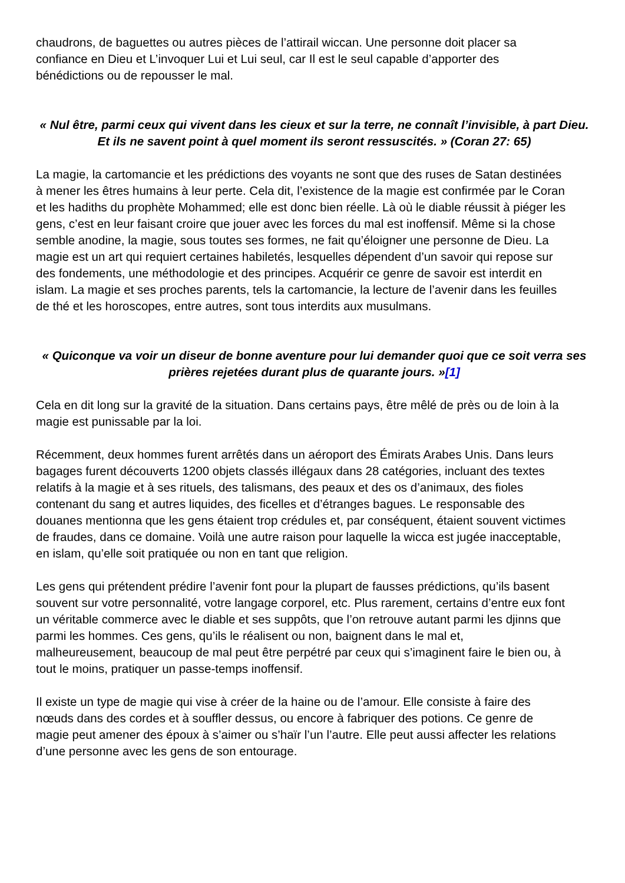chaudrons, de baguettes ou autres pièces de l’attirail wiccan. Une personne doit placer sa confiance en Dieu et L’invoquer Lui et Lui seul, car Il est le seul capable d’apporter des bénédictions ou de repousser le mal.
« Nul être, parmi ceux qui vivent dans les cieux et sur la terre, ne connaît l’invisible, à part Dieu. Et ils ne savent point à quel moment ils seront ressuscités. » (Coran 27: 65)
La magie, la cartomancie et les prédictions des voyants ne sont que des ruses de Satan destinées à mener les êtres humains à leur perte. Cela dit, l’existence de la magie est confirmée par le Coran et les hadiths du prophète Mohammed; elle est donc bien réelle. Là où le diable réussit à piéger les gens, c’est en leur faisant croire que jouer avec les forces du mal est inoffensif. Même si la chose semble anodine, la magie, sous toutes ses formes, ne fait qu’éloigner une personne de Dieu. La magie est un art qui requiert certaines habiletés, lesquelles dépendent d’un savoir qui repose sur des fondements, une méthodologie et des principes. Acquérir ce genre de savoir est interdit en islam. La magie et ses proches parents, tels la cartomancie, la lecture de l’avenir dans les feuilles de thé et les horoscopes, entre autres, sont tous interdits aux musulmans.
« Quiconque va voir un diseur de bonne aventure pour lui demander quoi que ce soit verra ses prières rejetées durant plus de quarante jours. »[1]
Cela en dit long sur la gravité de la situation. Dans certains pays, être mêlé de près ou de loin à la magie est punissable par la loi.
Récemment, deux hommes furent arrêtés dans un aéroport des Émirats Arabes Unis. Dans leurs bagages furent découverts 1200 objets classés illégaux dans 28 catégories, incluant des textes relatifs à la magie et à ses rituels, des talismans, des peaux et des os d’animaux, des fioles contenant du sang et autres liquides, des ficelles et d’étranges bagues. Le responsable des douanes mentionna que les gens étaient trop crédules et, par conséquent, étaient souvent victimes de fraudes, dans ce domaine. Voilà une autre raison pour laquelle la wicca est jugée inacceptable, en islam, qu’elle soit pratiquée ou non en tant que religion.
Les gens qui prétendent prédire l’avenir font pour la plupart de fausses prédictions, qu’ils basent souvent sur votre personnalité, votre langage corporel, etc. Plus rarement, certains d’entre eux font un véritable commerce avec le diable et ses suppôts, que l’on retrouve autant parmi les djinns que parmi les hommes. Ces gens, qu’ils le réalisent ou non, baignent dans le mal et, malheureusement, beaucoup de mal peut être perpétré par ceux qui s’imaginent faire le bien ou, à tout le moins, pratiquer un passe-temps inoffensif.
Il existe un type de magie qui vise à créer de la haine ou de l’amour. Elle consiste à faire des nœuds dans des cordes et à souffler dessus, ou encore à fabriquer des potions. Ce genre de magie peut amener des époux à s’aimer ou s’haïr l’un l’autre. Elle peut aussi affecter les relations d’une personne avec les gens de son entourage.